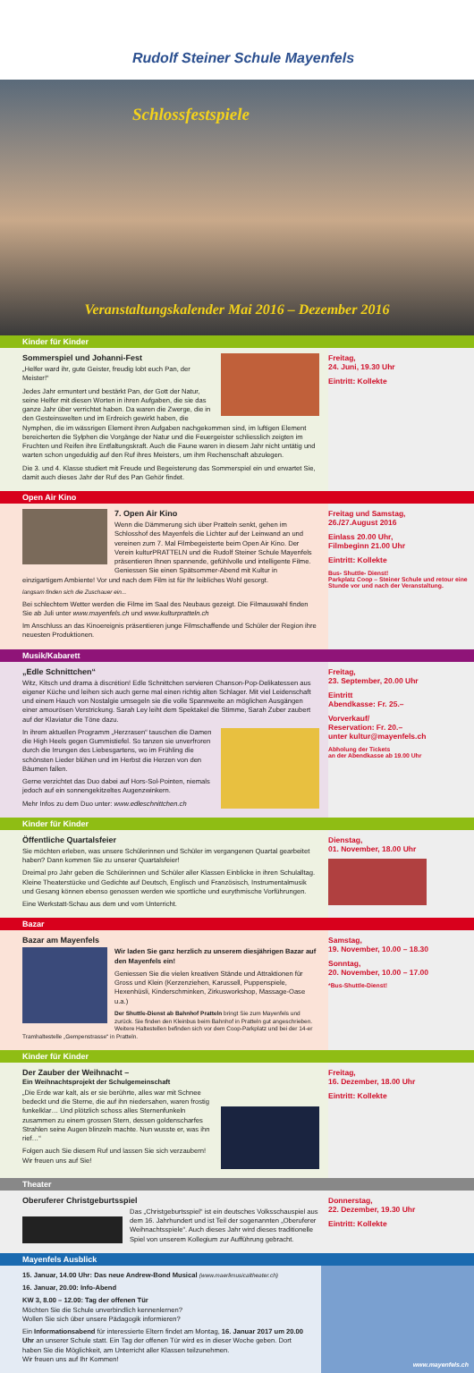Rudolf Steiner Schule Mayenfels
Schlossfestspiele
Veranstaltungskalender Mai 2016 – Dezember 2016
Kinder für Kinder
Sommerspiel und Johanni-Fest
„Helfer ward ihr, gute Geister, freudig lobt euch Pan, der Meister!“
Jedes Jahr ermuntert und bestärkt Pan, der Gott der Natur, seine Helfer mit diesen Worten in ihren Aufgaben, die sie das ganze Jahr über verrichtet haben. Da waren die Zwerge, die in den Gesteinswelten und im Erdreich gewirkt haben, die Nymphen, die im wässrigen Element ihren Aufgaben nachgekommen sind, im luftigen Element bereicherten die Sylphen die Vorgänge der Natur und die Feuergeister schliesslich zeigten im Fruchten und Reifen ihre Entfaltungskraft. Auch die Faune waren in diesem Jahr nicht untätig und warten schon ungeduldig auf den Ruf ihres Meisters, um ihm Rechenschaft abzulegen.
Die 3. und 4. Klasse studiert mit Freude und Begeisterung das Sommerspiel ein und erwartet Sie, damit auch dieses Jahr der Ruf des Pan Gehör findet.
Freitag,
24. Juni, 19.30 Uhr
Eintritt: Kollekte
Open Air Kino
7. Open Air Kino
Wenn die Dämmerung sich über Pratteln senkt, gehen im Schlosshof des Mayenfels die Lichter auf der Leinwand an und vereinen zum 7. Mal Filmbegeisterte beim Open Air Kino. Der Verein kulturPRATTELN und die Rudolf Steiner Schule Mayenfels präsentieren Ihnen spannende, gefühlvolle und intelligente Filme. Geniessen Sie einen Spätsommer-Abend mit Kultur in einzigartigem Ambiente! Vor und nach dem Film ist für Ihr leibliches Wohl gesorgt.
langsam finden sich die Zuschauer ein...
Bei schlechtem Wetter werden die Filme im Saal des Neubaus gezeigt. Die Filmauswahl finden Sie ab Juli unter www.mayenfels.ch und www.kulturpratteln.ch
Im Anschluss an das Kinoereignis präsentieren junge Filmschaffende und Schüler der Region ihre neuesten Produktionen.
Freitag und Samstag,
26./27.August 2016
Einlass 20.00 Uhr,
Filmbeginn 21.00 Uhr
Eintritt: Kollekte
Bus- Shuttle- Dienst!
Parkplatz Coop – Steiner Schule und retour eine Stunde vor und nach der Veranstaltung.
Musik/Kabarett
„Edle Schnittchen“
Witz, Kitsch und drama à discrétion! Edle Schnittchen servieren Chanson-Pop-Delikatessen aus eigener Küche und leihen sich auch gerne mal einen richtig alten Schlager. Mit viel Leidenschaft und einem Hauch von Nostalgie umsegeln sie die volle Spannweite an möglichen Ausgängen einer amourösen Verstrickung. Sarah Ley leiht dem Spektakel die Stimme, Sarah Zuber zaubert auf der Klaviatur die Töne dazu.
In ihrem aktuellen Programm „Herzrasen“ tauschen die Damen die High Heels gegen Gummistiefel. So tanzen sie unverfroren durch die Irrungen des Liebesgartens, wo im Frühling die schönsten Lieder blühen und im Herbst die Herzen von den Bäumen fallen.
Gerne verzichtet das Duo dabei auf Hors-Sol-Pointen, niemals jedoch auf ein sonnengekitzeltes Augenzwinkern.
Mehr Infos zu dem Duo unter: www.edleschnittchen.ch
Freitag,
23. September, 20.00 Uhr
Eintritt
Abendkasse: Fr. 25.–
Vorverkauf/
Reservation: Fr. 20.–
unter kultur@mayenfels.ch
Abholung der Tickets
an der Abendkasse ab 19.00 Uhr
Kinder für Kinder
Öffentliche Quartalsfeier
Sie möchten erleben, was unsere Schülerinnen und Schüler im vergangenen Quartal gearbeitet haben? Dann kommen Sie zu unserer Quartalsfeier!
Dreimal pro Jahr geben die Schülerinnen und Schüler aller Klassen Einblicke in ihren Schulalltag. Kleine Theaterstücke und Gedichte auf Deutsch, Englisch und Französisch, Instrumentalmusik und Gesang können ebenso genossen werden wie sportliche und eurythmische Vorführungen.
Eine Werkstatt-Schau aus dem und vom Unterricht.
Dienstag,
01. November, 18.00 Uhr
Bazar
Bazar am Mayenfels
Wir laden Sie ganz herzlich zu unserem diesjährigen Bazar auf den Mayenfels ein!
Geniessen Sie die vielen kreativen Stände und Attraktionen für Gross und Klein (Kerzenziehen, Karussell, Puppenspiele, Hexenhüsli, Kinderschminken, Zirkusworkshop, Massage-Oase u.a.)
Der Shuttle-Dienst ab Bahnhof Pratteln bringt Sie zum Mayenfels und zurück. Sie finden den Kleinbus beim Bahnhof in Pratteln gut angeschrieben. Weitere Haltestellen befinden sich vor dem Coop-Parkplatz und bei der 14-er Tramhaltestelle „Gempenstrasse“ in Pratteln.
Samstag,
19. November, 10.00 – 18.30
Sonntag,
20. November, 10.00 – 17.00
*Bus-Shuttle-Dienst!
Kinder für Kinder
Der Zauber der Weihnacht –
Ein Weihnachtsprojekt der Schulgemeinschaft
„Die Erde war kalt, als er sie berührte, alles war mit Schnee bedeckt und die Sterne, die auf ihn niedersahen, waren frostig funkelklar… Und plötzlich schoss alles Sternenfunkeln zusammen zu einem grossen Stern, dessen goldenscharfes Strahlen seine Augen blinzeln machte. Nun wusste er, was ihn rief…“
Folgen auch Sie diesem Ruf und lassen Sie sich verzaubern! Wir freuen uns auf Sie!
Freitag,
16. Dezember, 18.00 Uhr
Eintritt: Kollekte
Theater
Oberuferer Christgeburtsspiel
Das „Christgeburtsspiel“ ist ein deutsches Volksschauspiel aus dem 16. Jahrhundert und ist Teil der sogenannten „Oberuferer Weihnachtsspiele“. Auch dieses Jahr wird dieses traditionelle Spiel von unserem Kollegium zur Aufführung gebracht.
Donnerstag,
22. Dezember, 19.30 Uhr
Eintritt: Kollekte
Mayenfels Ausblick
15. Januar, 14.00 Uhr: Das neue Andrew-Bond Musical (www.maerlimusicaltheater.ch)
16. Januar, 20.00: Info-Abend
KW 3, 8.00 – 12.00: Tag der offenen Tür
Möchten Sie die Schule unverbindlich kennenlernen?
Wollen Sie sich über unsere Pädagogik informieren?
Ein Informationsabend für interessierte Eltern findet am Montag, 16. Januar 2017 um 20.00 Uhr an unserer Schule statt. Ein Tag der offenen Tür wird es in dieser Woche geben. Dort haben Sie die Möglichkeit, am Unterricht aller Klassen teilzunehmen.
Wir freuen uns auf Ihr Kommen!
www.mayenfels.ch